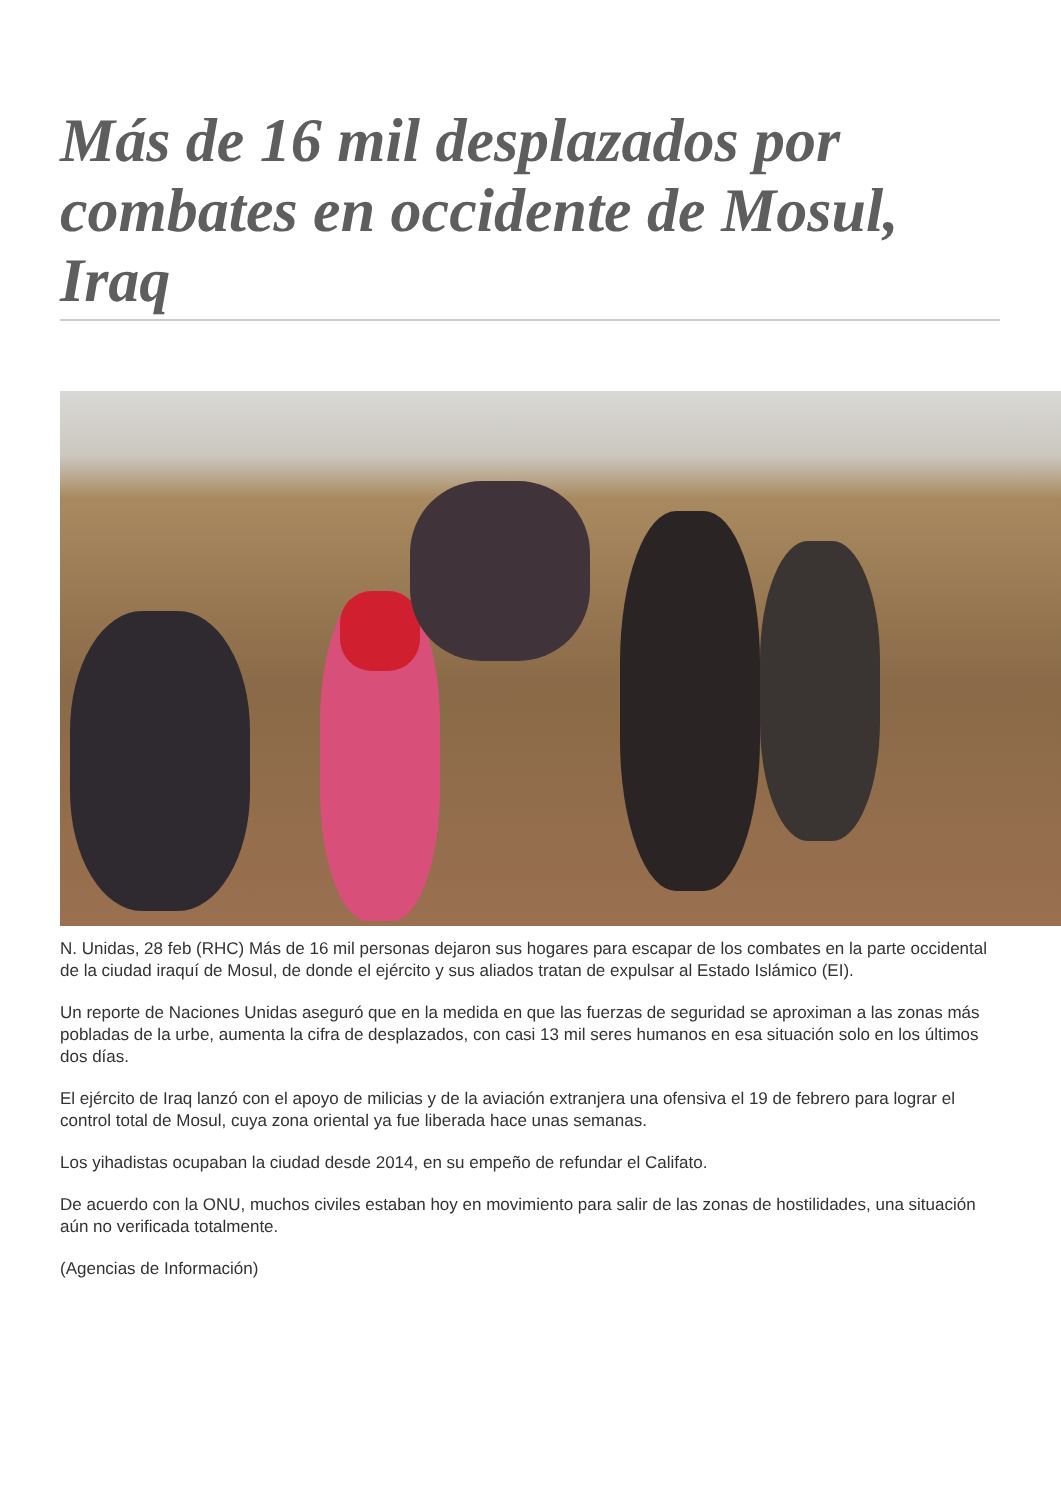Más de 16 mil desplazados por combates en occidente de Mosul, Iraq
N. Unidas, 28 feb (RHC) Más de 16 mil personas dejaron sus hogares para escapar de los combates en la parte occidental de la ciudad iraquí de Mosul, de donde el ejército y sus aliados tratan de expulsar al Estado Islámico (EI).
Un reporte de Naciones Unidas aseguró que en la medida en que las fuerzas de seguridad se aproximan a las zonas más pobladas de la urbe, aumenta la cifra de desplazados, con casi 13 mil seres humanos en esa situación solo en los últimos dos días.
El ejército de Iraq lanzó con el apoyo de milicias y de la aviación extranjera una ofensiva el 19 de febrero para lograr el control total de Mosul, cuya zona oriental ya fue liberada hace unas semanas.
Los yihadistas ocupaban la ciudad desde 2014, en su empeño de refundar el Califato.
De acuerdo con la ONU, muchos civiles estaban hoy en movimiento para salir de las zonas de hostilidades, una situación aún no verificada totalmente.
(Agencias de Información)